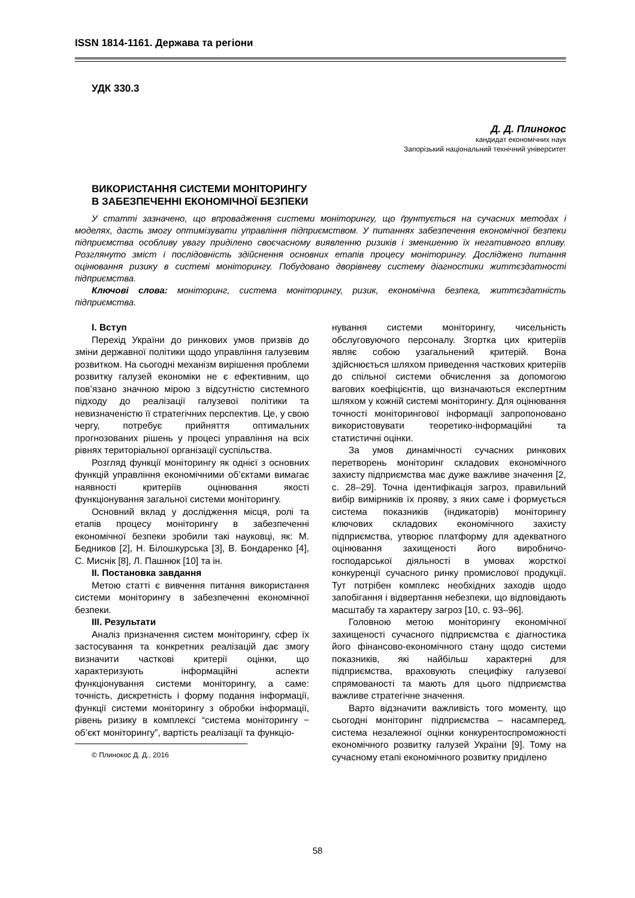ISSN 1814-1161. Держава та регіони
УДК 330.3
Д. Д. Плинокос
кандидат економічних наук
Запорізький національний технічний університет
ВИКОРИСТАННЯ СИСТЕМИ МОНІТОРИНГУ
В ЗАБЕЗПЕЧЕННІ ЕКОНОМІЧНОЇ БЕЗПЕКИ
У статті зазначено, що впровадження системи моніторингу, що ґрунтується на сучасних методах і моделях, дасть змогу оптимізувати управління підприємством. У питаннях забезпечення економічної безпеки підприємства особливу увагу приділено своєчасному виявленню ризиків і зменшенню їх негативного впливу. Розглянуто зміст і послідовність здійснення основних етапів процесу моніторингу. Досліджено питання оцінювання ризику в системі моніторингу. Побудовано дворівневу систему діагностики життєздатності підприємства.
Ключові слова: моніторинг, система моніторингу, ризик, економічна безпека, життєздатність підприємства.
I. Вступ
Перехід України до ринкових умов призвів до зміни державної політики щодо управління галузевим розвитком. На сьогодні механізм вирішення проблеми розвитку галузей економіки не є ефективним, що пов’язано значною мірою з відсутністю системного підходу до реалізації галузевої політики та невизначеністю її стратегічних перспектив. Це, у свою чергу, потребує прийняття оптимальних прогнозованих рішень у процесі управління на всіх рівнях територіальної організації суспільства.
Розгляд функції моніторингу як однієї з основних функцій управління економічними об’єктами вимагає наявності критеріїв оцінювання якості функціонування загальної системи моніторингу.
Основний вклад у дослідження місця, ролі та етапів процесу моніторингу в забезпеченні економічної безпеки зробили такі науковці, як: М. Бедников [2], Н. Білошкурська [3], В. Бондаренко [4], С. Миснік [8], Л. Пашнюк [10] та ін.
II. Постановка завдання
Метою статті є вивчення питання використання системи моніторингу в забезпеченні економічної безпеки.
III. Результати
Аналіз призначення систем моніторингу, сфер їх застосування та конкретних реалізацій дає змогу визначити часткові критерії оцінки, що характеризують інформаційні аспекти функціонування системи моніторингу, а саме: точність, дискретність і форму подання інформації, функції системи моніторингу з обробки інформації, рівень ризику в комплексі “система моніторингу − об’єкт моніторингу”, вартість реалізації та функціо-
© Плинокос Д. Д., 2016
нування системи моніторингу, чисельність обслуговуючого персоналу. Згортка цих критеріїв являє собою узагальнений критерій. Вона здійснюється шляхом приведення часткових критеріїв до спільної системи обчислення за допомогою вагових коефіцієнтів, що визначаються експертним шляхом у кожній системі моніторингу. Для оцінювання точності моніторингової інформації запропоновано використовувати теоретико-інформаційні та статистичні оцінки.
За умов динамічності сучасних ринкових перетворень моніторинг складових економічного захисту підприємства має дуже важливе значення [2, с. 28–29]. Точна ідентифікація загроз, правильний вибір вимірників їх прояву, з яких саме і формується система показників (індикаторів) моніторингу ключових складових економічного захисту підприємства, утворює платформу для адекватного оцінювання захищеності його виробничо-господарської діяльності в умовах жорсткої конкуренції сучасного ринку промислової продукції. Тут потрібен комплекс необхідних заходів щодо запобігання і відвертання небезпеки, що відповідають масштабу та характеру загроз [10, с. 93–96].
Головною метою моніторингу економічної захищеності сучасного підприємства є діагностика його фінансово-економічного стану щодо системи показників, які найбільш характерні для підприємства, враховують специфіку галузевої спрямованості та мають для цього підприємства важливе стратегічне значення.
Варто відзначити важливість того моменту, що сьогодні моніторинг підприємства – насамперед, система незалежної оцінки конкурентоспроможності економічного розвитку галузей України [9]. Тому на сучасному етапі економічного розвитку приділено
58